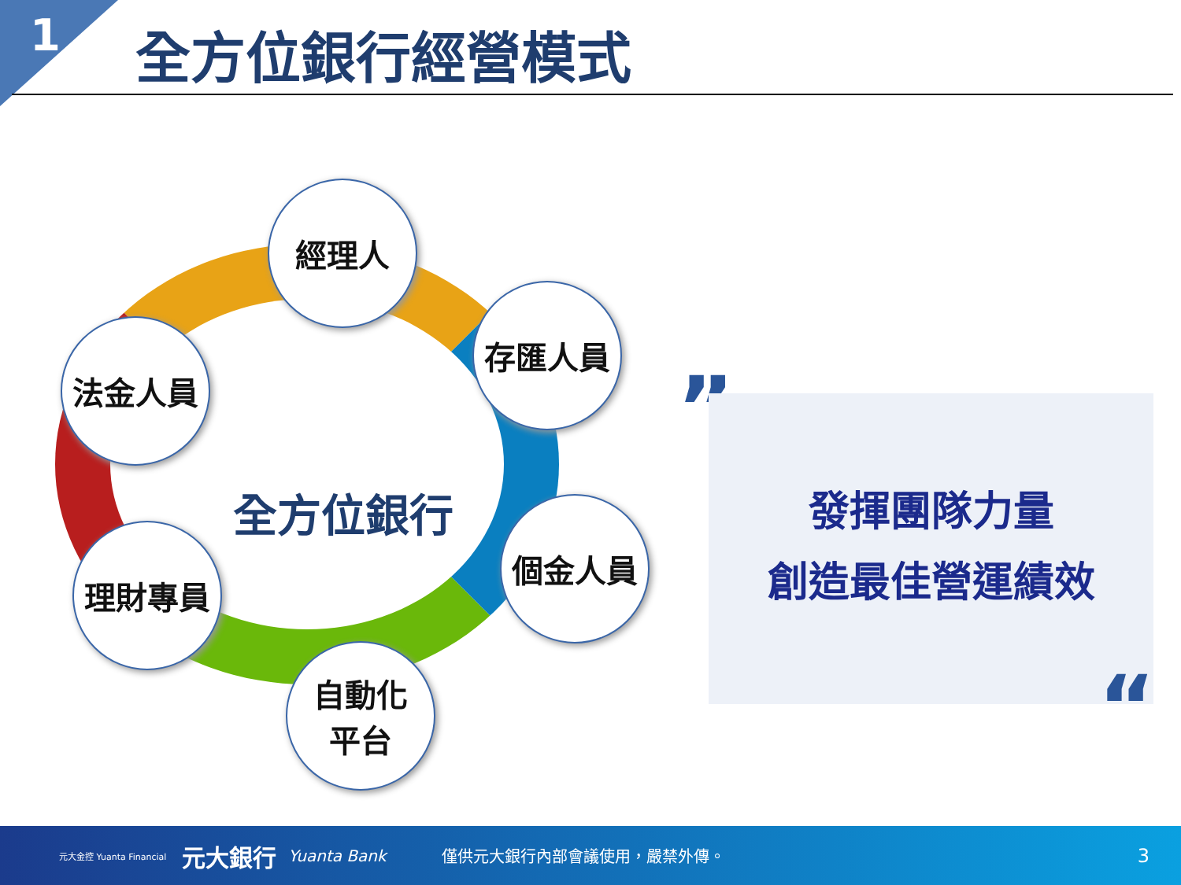1 全方位銀行經營模式
經理人
存匯人員
法金人員
全方位銀行 個金人員
理財專員
自動化
平台
”
發揮團隊力量
創造最佳營運績效
“
元大金控 Yuanta Financial 元大銀行 Yuanta Bank 僅供元大銀行內部會議使用，嚴禁外傳。 3